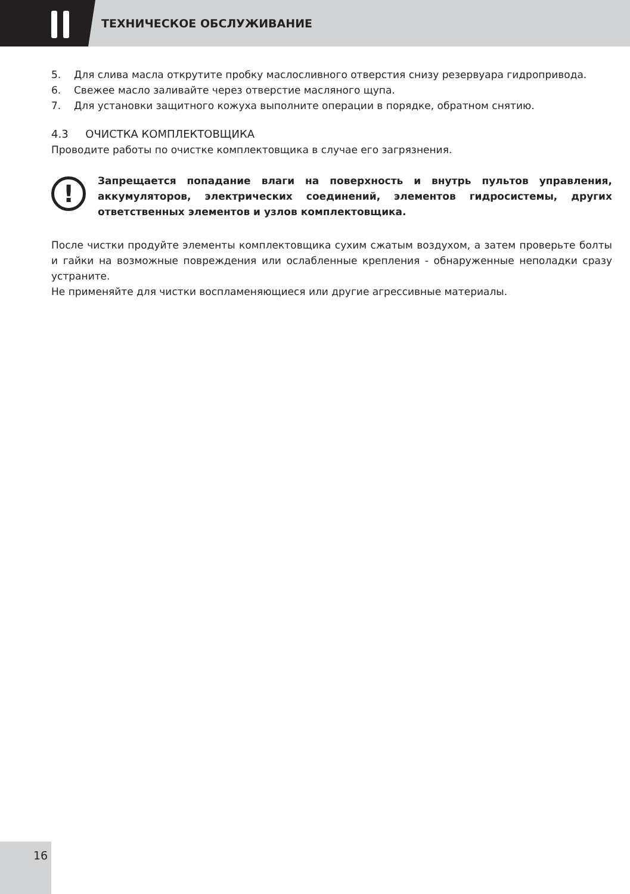ТЕХНИЧЕСКОЕ ОБСЛУЖИВАНИЕ
5. Для слива масла открутите пробку маслосливного отверстия снизу резервуара гидропри­вода.
6. Свежее масло заливайте через отверстие масляного щупа.
7. Для установки защитного кожуха выполните операции в порядке, обратном снятию.
4.3 ОЧИСТКА КОМПЛЕКТОВЩИКА
Проводите работы по очистке комплектовщика в случае его загрязнения.
!
Запрещается попадание влаги на поверхность и внутрь пультов управления, аккумуляторов, электрических соединений, элементов гидросистемы, других ответственных элементов и узлов комплектовщика.
После чистки продуйте элементы комплектовщика сухим сжатым воздухом, а затем проверь­те болты и гайки на возможные повреждения или ослабленные крепления - обнаруженные неполадки сразу устраните.
Не применяйте для чистки воспламеняющиеся или другие агрессивные материалы.
16